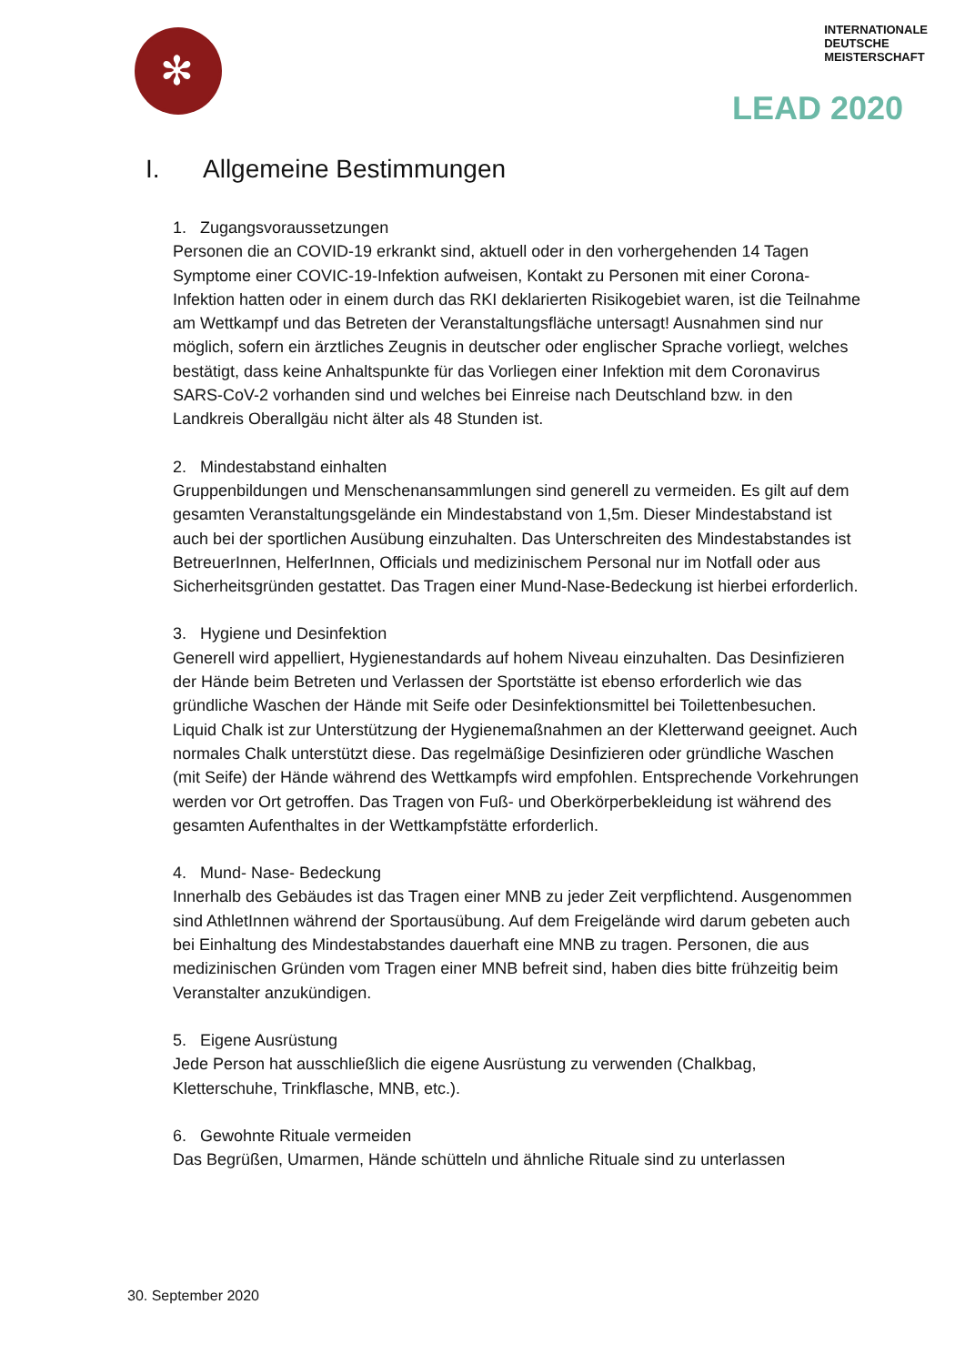✻
INTERNATIONALE
DEUTSCHE
MEISTERSCHAFT
LEAD 2020
I. Allgemeine Bestimmungen
1. Zugangsvoraussetzungen
Personen die an COVID-19 erkrankt sind, aktuell oder in den vorhergehenden 14 Tagen Symptome einer COVIC-19-Infektion aufweisen, Kontakt zu Personen mit einer Corona-Infektion hatten oder in einem durch das RKI deklarierten Risikogebiet waren, ist die Teilnahme am Wettkampf und das Betreten der Veranstaltungsfläche untersagt! Ausnahmen sind nur möglich, sofern ein ärztliches Zeugnis in deutscher oder englischer Sprache vorliegt, welches bestätigt, dass keine Anhaltspunkte für das Vorliegen einer Infektion mit dem Coronavirus SARS-CoV-2 vorhanden sind und welches bei Einreise nach Deutschland bzw. in den Landkreis Oberallgäu nicht älter als 48 Stunden ist.
2. Mindestabstand einhalten
Gruppenbildungen und Menschenansammlungen sind generell zu vermeiden. Es gilt auf dem gesamten Veranstaltungsgelände ein Mindestabstand von 1,5m. Dieser Mindestabstand ist auch bei der sportlichen Ausübung einzuhalten. Das Unterschreiten des Mindestabstandes ist BetreuerInnen, HelferInnen, Officials und medizinischem Personal nur im Notfall oder aus Sicherheitsgründen gestattet. Das Tragen einer Mund-Nase-Bedeckung ist hierbei erforderlich.
3. Hygiene und Desinfektion
Generell wird appelliert, Hygienestandards auf hohem Niveau einzuhalten. Das Desinfizieren der Hände beim Betreten und Verlassen der Sportstätte ist ebenso erforderlich wie das gründliche Waschen der Hände mit Seife oder Desinfektionsmittel bei Toilettenbesuchen. Liquid Chalk ist zur Unterstützung der Hygienemaßnahmen an der Kletterwand geeignet. Auch normales Chalk unterstützt diese. Das regelmäßige Desinfizieren oder gründliche Waschen (mit Seife) der Hände während des Wettkampfs wird empfohlen. Entsprechende Vorkehrungen werden vor Ort getroffen. Das Tragen von Fuß- und Oberkörperbekleidung ist während des gesamten Aufenthaltes in der Wettkampfstätte erforderlich.
4. Mund- Nase- Bedeckung
Innerhalb des Gebäudes ist das Tragen einer MNB zu jeder Zeit verpflichtend. Ausgenommen sind AthletInnen während der Sportausübung. Auf dem Freigelände wird darum gebeten auch bei Einhaltung des Mindestabstandes dauerhaft eine MNB zu tragen. Personen, die aus medizinischen Gründen vom Tragen einer MNB befreit sind, haben dies bitte frühzeitig beim Veranstalter anzukündigen.
5. Eigene Ausrüstung
Jede Person hat ausschließlich die eigene Ausrüstung zu verwenden (Chalkbag, Kletterschuhe, Trinkflasche, MNB, etc.).
6. Gewohnte Rituale vermeiden
Das Begrüßen, Umarmen, Hände schütteln und ähnliche Rituale sind zu unterlassen
30. September 2020